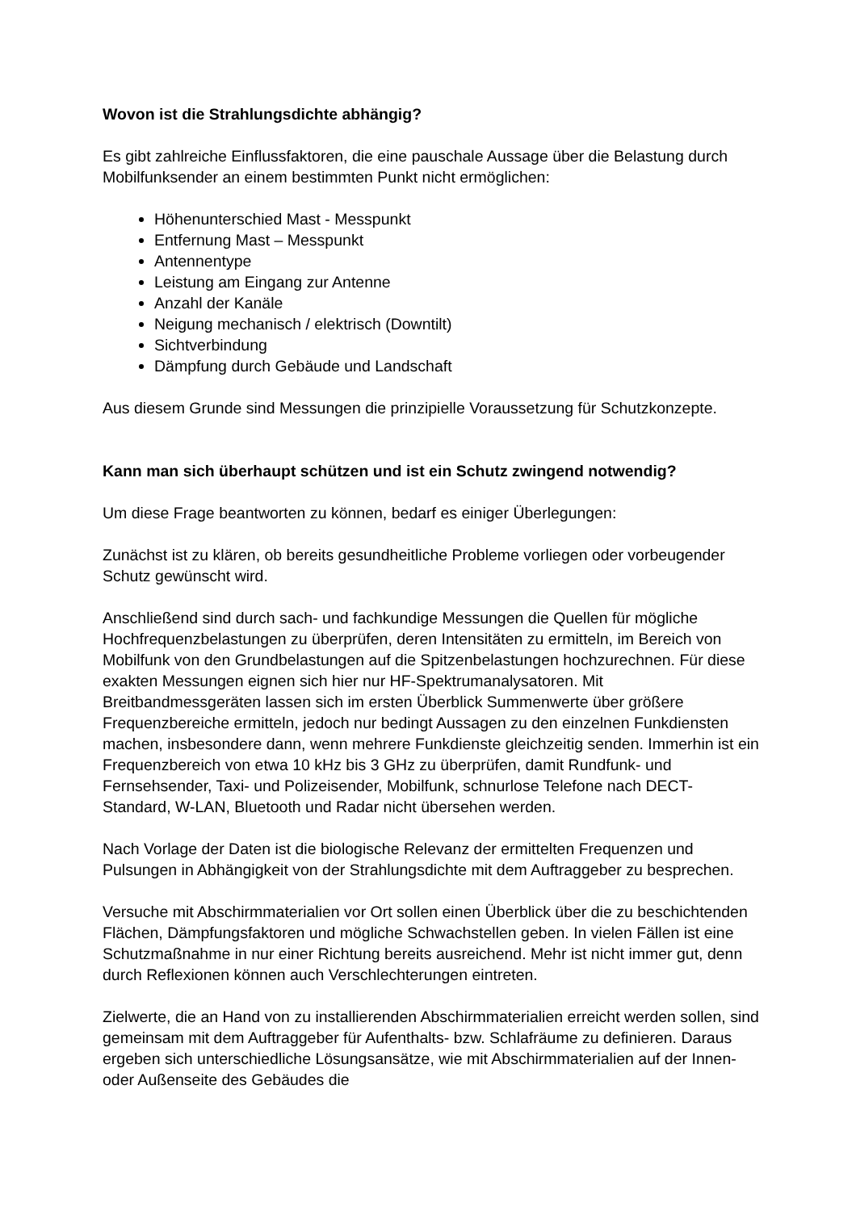Wovon ist die Strahlungsdichte abhängig?
Es gibt zahlreiche Einflussfaktoren, die eine pauschale Aussage über die Belastung durch Mobilfunksender an einem bestimmten Punkt nicht ermöglichen:
Höhenunterschied Mast - Messpunkt
Entfernung Mast – Messpunkt
Antennentype
Leistung am Eingang zur Antenne
Anzahl der Kanäle
Neigung mechanisch / elektrisch (Downtilt)
Sichtverbindung
Dämpfung durch Gebäude und Landschaft
Aus diesem Grunde sind Messungen die prinzipielle Voraussetzung für Schutzkonzepte.
Kann man sich überhaupt schützen und ist ein Schutz zwingend notwendig?
Um diese Frage beantworten zu können, bedarf es einiger Überlegungen:
Zunächst ist zu klären, ob bereits gesundheitliche Probleme vorliegen oder vorbeugender Schutz gewünscht wird.
Anschließend sind durch sach- und fachkundige Messungen die Quellen für mögliche Hochfrequenzbelastungen zu überprüfen, deren Intensitäten zu ermitteln, im Bereich von Mobilfunk von den Grundbelastungen auf die Spitzenbelastungen hochzurechnen. Für diese exakten Messungen eignen sich hier nur HF-Spektrumanalysatoren. Mit Breitbandmessgeräten lassen sich im ersten Überblick Summenwerte über größere Frequenzbereiche ermitteln, jedoch nur bedingt Aussagen zu den einzelnen Funkdiensten machen, insbesondere dann, wenn mehrere Funkdienste gleichzeitig senden. Immerhin ist ein Frequenzbereich von etwa 10 kHz bis 3 GHz zu überprüfen, damit Rundfunk- und Fernsehsender, Taxi- und Polizeisender, Mobilfunk, schnurlose Telefone nach DECT-Standard, W-LAN, Bluetooth und Radar nicht übersehen werden.
Nach Vorlage der Daten ist die biologische Relevanz der ermittelten Frequenzen und Pulsungen in Abhängigkeit von der Strahlungsdichte mit dem Auftraggeber zu besprechen.
Versuche mit Abschirmmaterialien vor Ort sollen einen Überblick über die zu beschichtenden Flächen, Dämpfungsfaktoren und mögliche Schwachstellen geben. In vielen Fällen ist eine Schutzmaßnahme in nur einer Richtung bereits ausreichend. Mehr ist nicht immer gut, denn durch Reflexionen können auch Verschlechterungen eintreten.
Zielwerte, die an Hand von zu installierenden Abschirmmaterialien erreicht werden sollen, sind gemeinsam mit dem Auftraggeber für Aufenthalts- bzw. Schlafräume zu definieren. Daraus ergeben sich unterschiedliche Lösungsansätze, wie mit Abschirmmaterialien auf der Innen- oder Außenseite des Gebäudes die